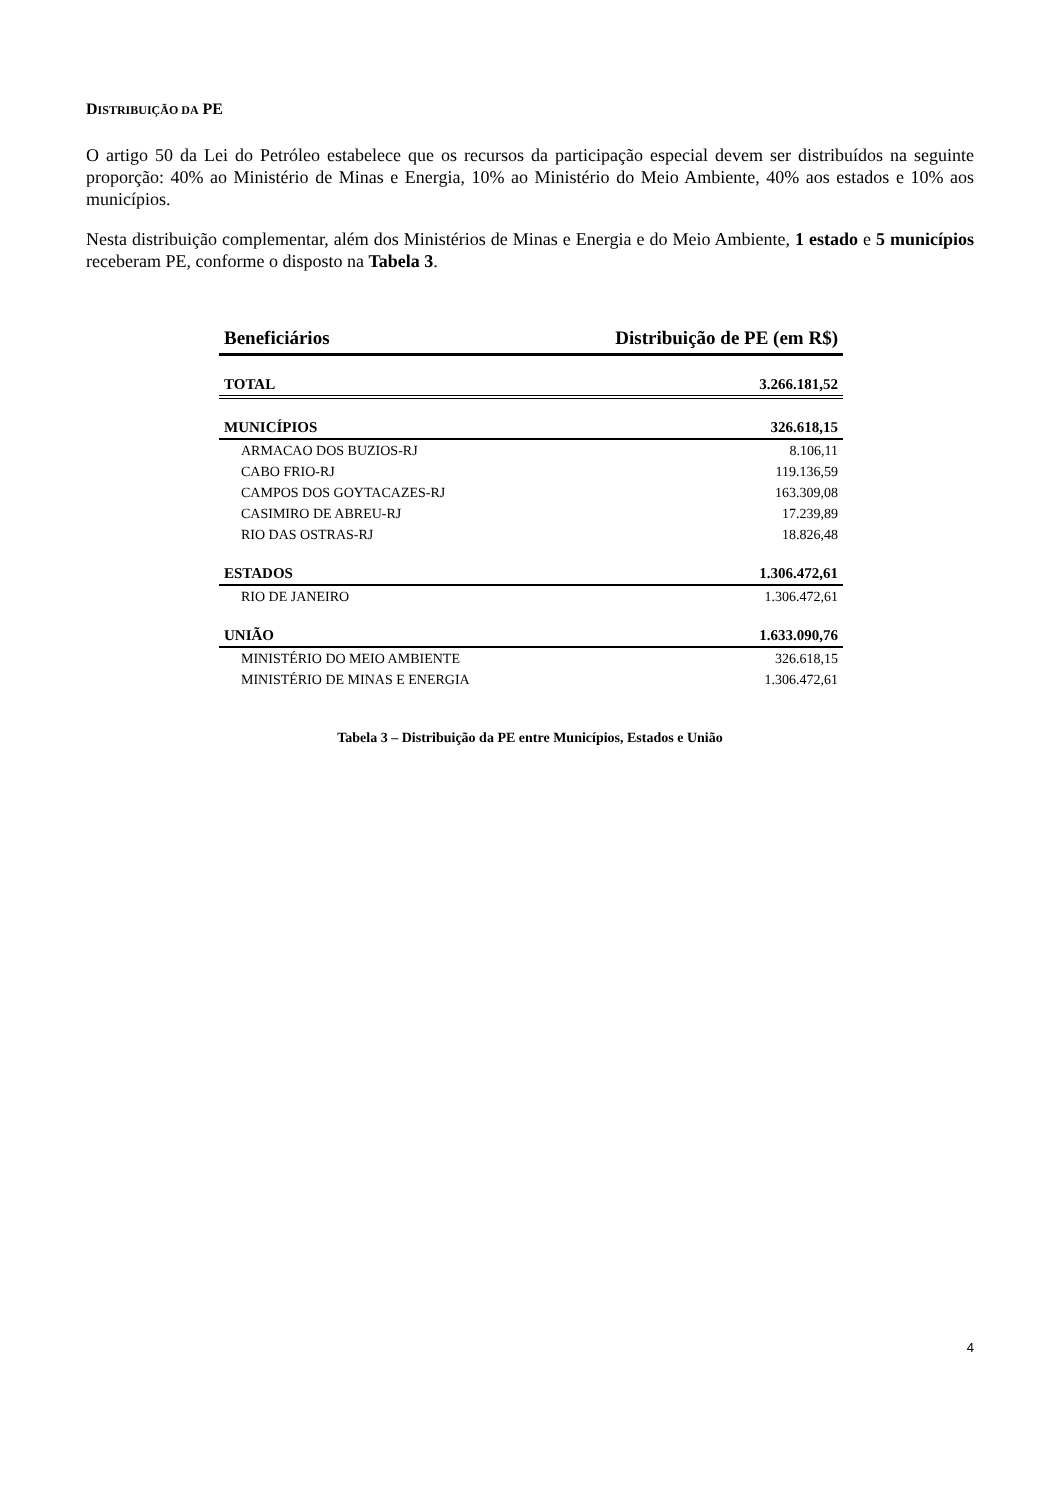DISTRIBUIÇÃO DA PE
O artigo 50 da Lei do Petróleo estabelece que os recursos da participação especial devem ser distribuídos na seguinte proporção: 40% ao Ministério de Minas e Energia, 10% ao Ministério do Meio Ambiente, 40% aos estados e 10% aos municípios.
Nesta distribuição complementar, além dos Ministérios de Minas e Energia e do Meio Ambiente, 1 estado e 5 municípios receberam PE, conforme o disposto na Tabela 3.
| Beneficiários | Distribuição de PE (em R$) |
| --- | --- |
| TOTAL | 3.266.181,52 |
| MUNICÍPIOS | 326.618,15 |
| ARMACAO DOS BUZIOS-RJ | 8.106,11 |
| CABO FRIO-RJ | 119.136,59 |
| CAMPOS DOS GOYTACAZES-RJ | 163.309,08 |
| CASIMIRO DE ABREU-RJ | 17.239,89 |
| RIO DAS OSTRAS-RJ | 18.826,48 |
| ESTADOS | 1.306.472,61 |
| RIO DE JANEIRO | 1.306.472,61 |
| UNIÃO | 1.633.090,76 |
| MINISTÉRIO DO MEIO AMBIENTE | 326.618,15 |
| MINISTÉRIO DE MINAS E ENERGIA | 1.306.472,61 |
Tabela 3 – Distribuição da PE entre Municípios, Estados e União
4